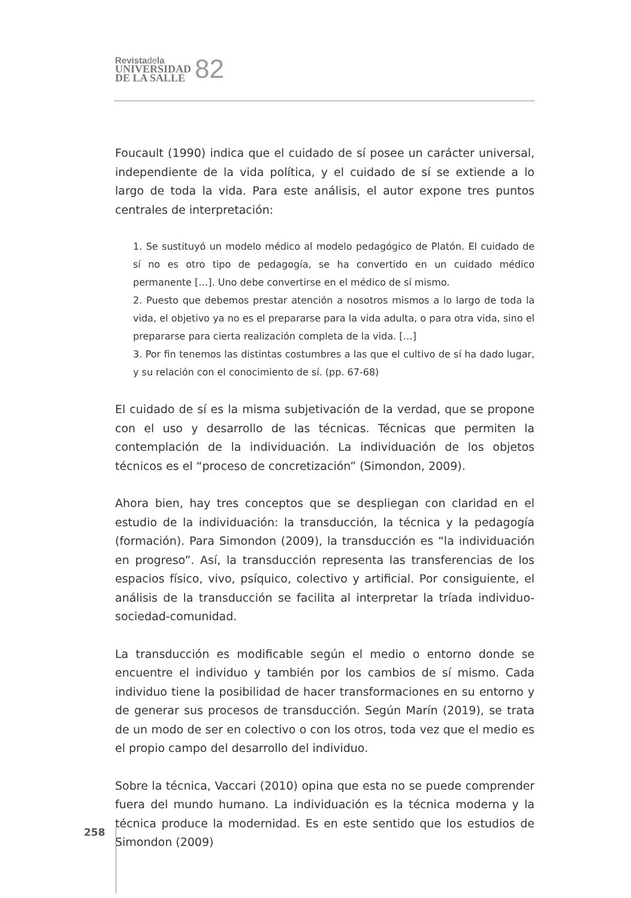Revista de la
UNIVERSIDAD
DE LA SALLE
82
Foucault (1990) indica que el cuidado de sí posee un carácter universal, independiente de la vida política, y el cuidado de sí se extiende a lo largo de toda la vida. Para este análisis, el autor expone tres puntos centrales de interpretación:
1. Se sustituyó un modelo médico al modelo pedagógico de Platón. El cuidado de sí no es otro tipo de pedagogía, se ha convertido en un cuidado médico permanente […]. Uno debe convertirse en el médico de sí mismo.
2. Puesto que debemos prestar atención a nosotros mismos a lo largo de toda la vida, el objetivo ya no es el prepararse para la vida adulta, o para otra vida, sino el prepararse para cierta realización completa de la vida. […]
3. Por fin tenemos las distintas costumbres a las que el cultivo de sí ha dado lugar, y su relación con el conocimiento de sí. (pp. 67-68)
El cuidado de sí es la misma subjetivación de la verdad, que se propone con el uso y desarrollo de las técnicas. Técnicas que permiten la contemplación de la individuación. La individuación de los objetos técnicos es el “proceso de concretización” (Simondon, 2009).
Ahora bien, hay tres conceptos que se despliegan con claridad en el estudio de la individuación: la transducción, la técnica y la pedagogía (formación). Para Simondon (2009), la transducción es “la individuación en progreso”. Así, la transducción representa las transferencias de los espacios físico, vivo, psíquico, colectivo y artificial. Por consiguiente, el análisis de la transducción se facilita al interpretar la tríada individuo-sociedad-comunidad.
La transducción es modificable según el medio o entorno donde se encuentre el individuo y también por los cambios de sí mismo. Cada individuo tiene la posibilidad de hacer transformaciones en su entorno y de generar sus procesos de transducción. Según Marín (2019), se trata de un modo de ser en colectivo o con los otros, toda vez que el medio es el propio campo del desarrollo del individuo.
Sobre la técnica, Vaccari (2010) opina que esta no se puede comprender fuera del mundo humano. La individuación es la técnica moderna y la técnica produce la modernidad. Es en este sentido que los estudios de Simondon (2009)
258